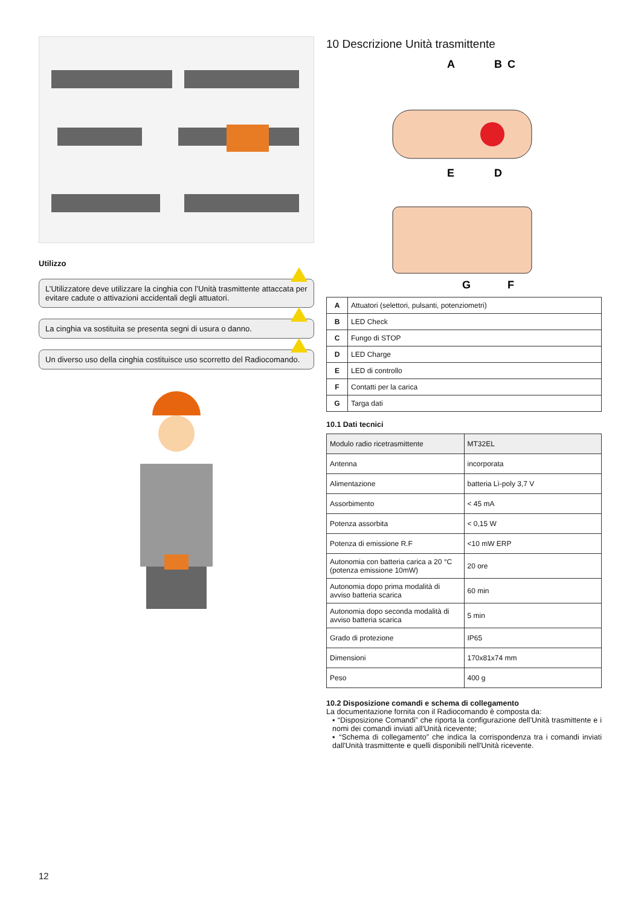Utilizzo
L’Utilizzatore deve utilizzare la cinghia con l’Unità trasmittente attaccata per evitare cadute o attivazioni accidentali degli attuatori.
La cinghia va sostituita se presenta segni di usura o danno.
Un diverso uso della cinghia costituisce uso scorretto del Radiocomando.
10 Descrizione Unità trasmittente
A
B
C
E
D
G
F
| A | Attuatori (selettori, pulsanti, potenziometri) |
| B | LED Check |
| C | Fungo di STOP |
| D | LED Charge |
| E | LED di controllo |
| F | Contatti per la carica |
| G | Targa dati |
10.1 Dati tecnici
| Modulo radio ricetrasmittente | MT32EL |
| Antenna | incorporata |
| Alimentazione | batteria Lì-poly 3,7 V |
| Assorbimento | < 45 mA |
| Potenza assorbita | < 0,15 W |
| Potenza di emissione R.F | <10 mW ERP |
| Autonomia con batteria carica a 20 °C (potenza emissione 10mW) | 20 ore |
| Autonomia dopo prima modalità di avviso batteria scarica | 60 min |
| Autonomia dopo seconda modalità di avviso batteria scarica | 5 min |
| Grado di protezione | IP65 |
| Dimensioni | 170x81x74 mm |
| Peso | 400 g |
10.2 Disposizione comandi e schema di collegamento
La documentazione fornita con il Radiocomando è composta da:
▪ “Disposizione Comandi” che riporta la configurazione dell'Unità trasmittente e i nomi dei comandi inviati all'Unità ricevente;
▪ “Schema di collegamento” che indica la corrispondenza tra i comandi inviati dall'Unità trasmittente e quelli disponibili nell'Unità ricevente.
12